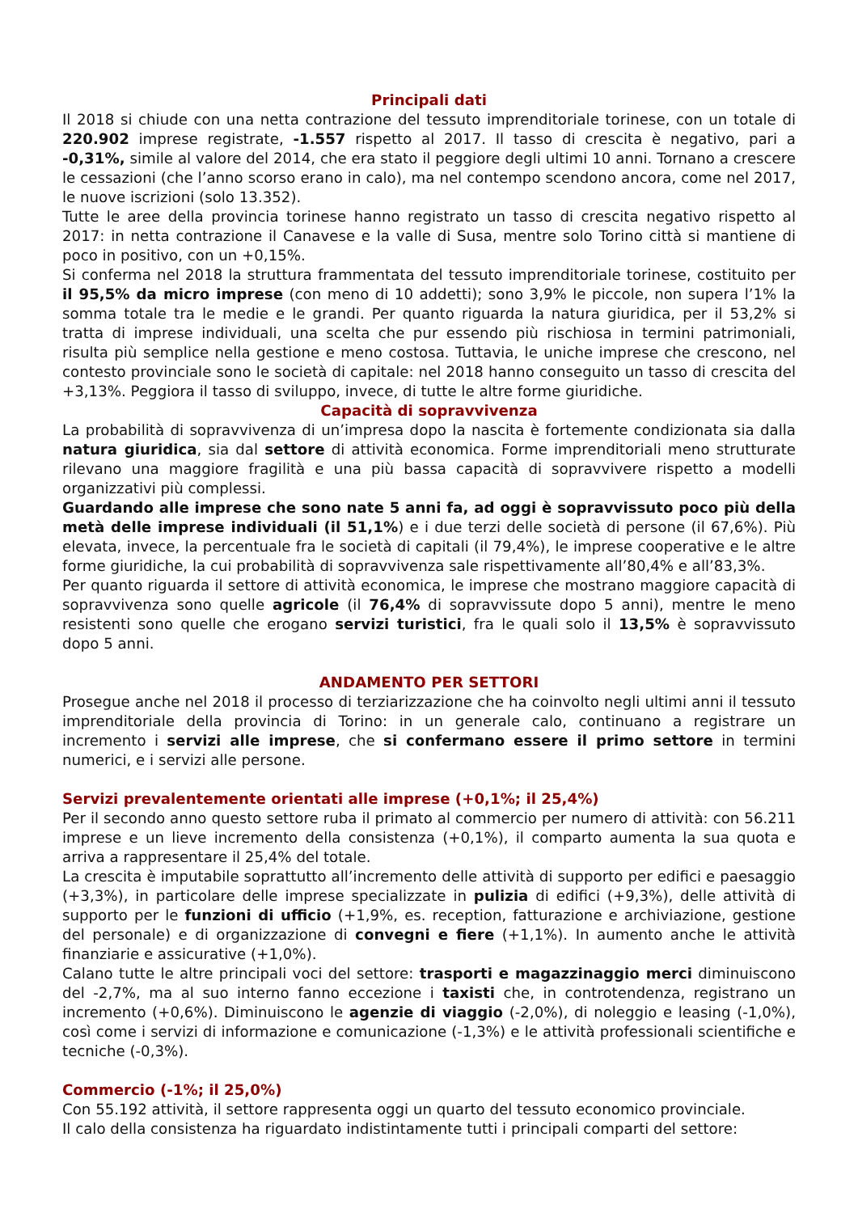Principali dati
Il 2018 si chiude con una netta contrazione del tessuto imprenditoriale torinese, con un totale di 220.902 imprese registrate, -1.557 rispetto al 2017. Il tasso di crescita è negativo, pari a -0,31%, simile al valore del 2014, che era stato il peggiore degli ultimi 10 anni. Tornano a crescere le cessazioni (che l’anno scorso erano in calo), ma nel contempo scendono ancora, come nel 2017, le nuove iscrizioni (solo 13.352).
Tutte le aree della provincia torinese hanno registrato un tasso di crescita negativo rispetto al 2017: in netta contrazione il Canavese e la valle di Susa, mentre solo Torino città si mantiene di poco in positivo, con un +0,15%.
Si conferma nel 2018 la struttura frammentata del tessuto imprenditoriale torinese, costituito per il 95,5% da micro imprese (con meno di 10 addetti); sono 3,9% le piccole, non supera l’1% la somma totale tra le medie e le grandi. Per quanto riguarda la natura giuridica, per il 53,2% si tratta di imprese individuali, una scelta che pur essendo più rischiosa in termini patrimoniali, risulta più semplice nella gestione e meno costosa. Tuttavia, le uniche imprese che crescono, nel contesto provinciale sono le società di capitale: nel 2018 hanno conseguito un tasso di crescita del +3,13%. Peggiora il tasso di sviluppo, invece, di tutte le altre forme giuridiche.
Capacità di sopravvivenza
La probabilità di sopravvivenza di un’impresa dopo la nascita è fortemente condizionata sia dalla natura giuridica, sia dal settore di attività economica. Forme imprenditoriali meno strutturate rilevano una maggiore fragilità e una più bassa capacità di sopravvivere rispetto a modelli organizzativi più complessi.
Guardando alle imprese che sono nate 5 anni fa, ad oggi è sopravvissuto poco più della metà delle imprese individuali (il 51,1%) e i due terzi delle società di persone (il 67,6%). Più elevata, invece, la percentuale fra le società di capitali (il 79,4%), le imprese cooperative e le altre forme giuridiche, la cui probabilità di sopravvivenza sale rispettivamente all’80,4% e all’83,3%.
Per quanto riguarda il settore di attività economica, le imprese che mostrano maggiore capacità di sopravvivenza sono quelle agricole (il 76,4% di sopravvissute dopo 5 anni), mentre le meno resistenti sono quelle che erogano servizi turistici, fra le quali solo il 13,5% è sopravvissuto dopo 5 anni.
ANDAMENTO PER SETTORI
Prosegue anche nel 2018 il processo di terziarizzazione che ha coinvolto negli ultimi anni il tessuto imprenditoriale della provincia di Torino: in un generale calo, continuano a registrare un incremento i servizi alle imprese, che si confermano essere il primo settore in termini numerici, e i servizi alle persone.
Servizi prevalentemente orientati alle imprese (+0,1%; il 25,4%)
Per il secondo anno questo settore ruba il primato al commercio per numero di attività: con 56.211 imprese e un lieve incremento della consistenza (+0,1%), il comparto aumenta la sua quota e arriva a rappresentare il 25,4% del totale.
La crescita è imputabile soprattutto all’incremento delle attività di supporto per edifici e paesaggio (+3,3%), in particolare delle imprese specializzate in pulizia di edifici (+9,3%), delle attività di supporto per le funzioni di ufficio (+1,9%, es. reception, fatturazione e archiviazione, gestione del personale) e di organizzazione di convegni e fiere (+1,1%). In aumento anche le attività finanziarie e assicurative (+1,0%).
Calano tutte le altre principali voci del settore: trasporti e magazzinaggio merci diminuiscono del -2,7%, ma al suo interno fanno eccezione i taxisti che, in controtendenza, registrano un incremento (+0,6%). Diminuiscono le agenzie di viaggio (-2,0%), di noleggio e leasing (-1,0%), così come i servizi di informazione e comunicazione (-1,3%) e le attività professionali scientifiche e tecniche (-0,3%).
Commercio (-1%; il 25,0%)
Con 55.192 attività, il settore rappresenta oggi un quarto del tessuto economico provinciale.
Il calo della consistenza ha riguardato indistintamente tutti i principali comparti del settore: